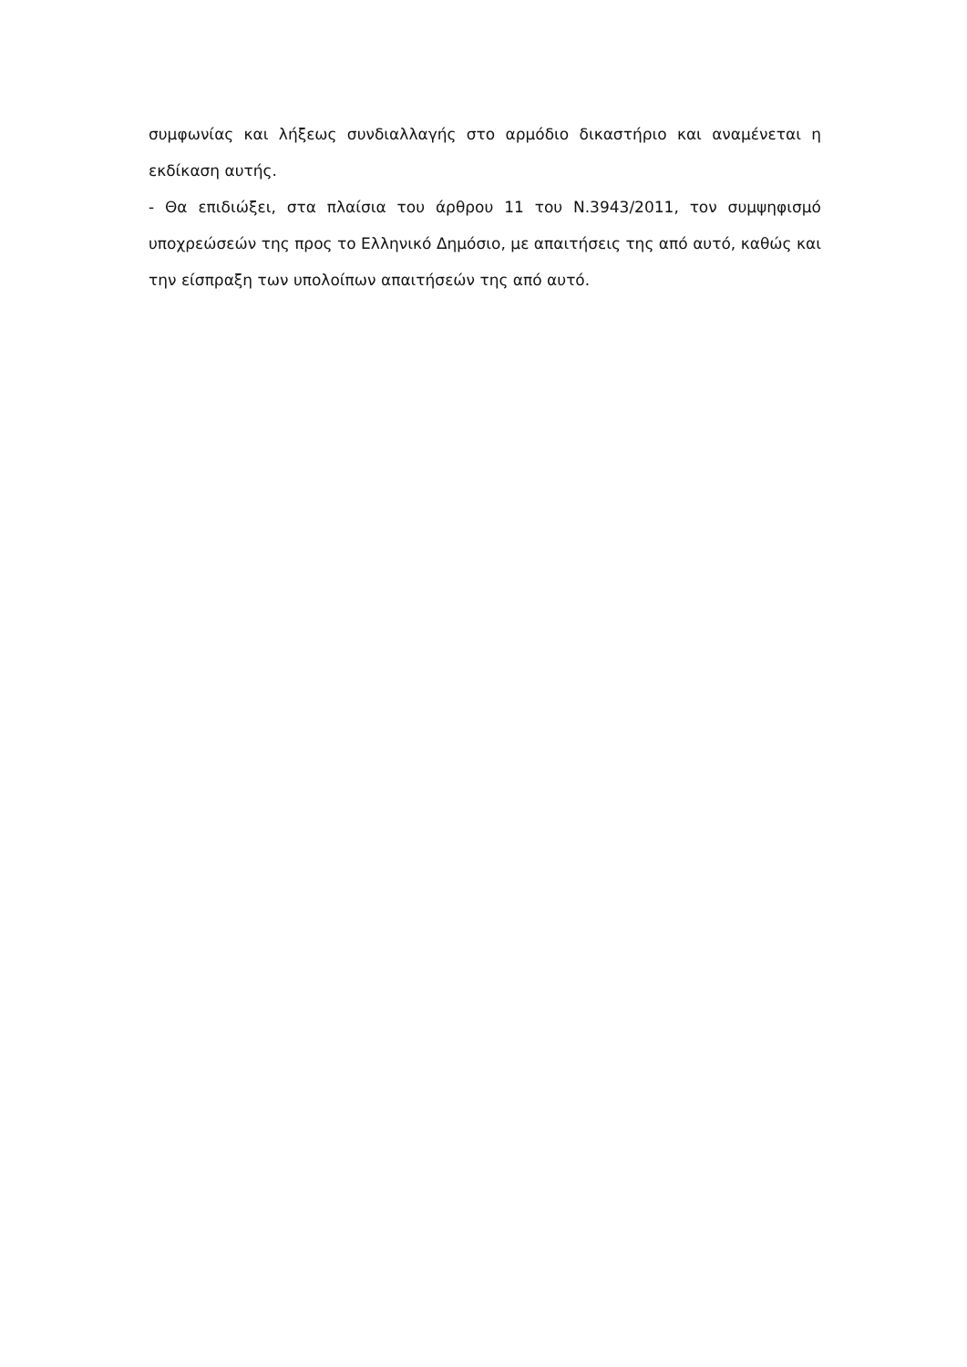συμφωνίας και λήξεως συνδιαλλαγής στο αρμόδιο δικαστήριο και αναμένεται η εκδίκαση αυτής.
- Θα επιδιώξει, στα πλαίσια του άρθρου 11 του Ν.3943/2011, τον συμψηφισμό υποχρεώσεών της προς το Ελληνικό Δημόσιο, με απαιτήσεις της από αυτό, καθώς και την είσπραξη των υπολοίπων απαιτήσεών της από αυτό.